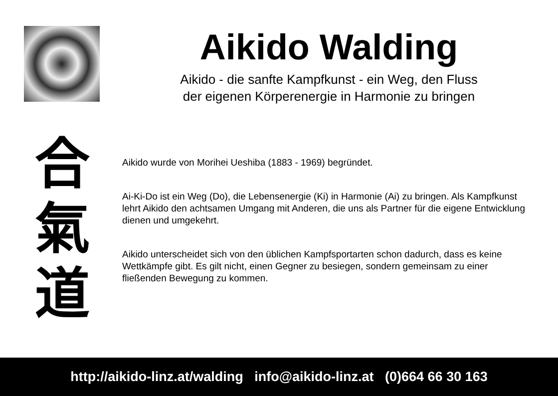Aikido Walding
Aikido - die sanfte Kampfkunst - ein Weg, den Fluss
der eigenen Körperenergie in Harmonie zu bringen
合
氣
道
Aikido wurde von Morihei Ueshiba (1883 - 1969) begründet.
Ai-Ki-Do ist ein Weg (Do), die Lebensenergie (Ki) in Harmonie (Ai) zu bringen. Als Kampfkunst lehrt Aikido den achtsamen Umgang mit Anderen, die uns als Partner für die eigene Entwicklung dienen und umgekehrt.
Aikido unterscheidet sich von den üblichen Kampfsportarten schon dadurch, dass es keine Wettkämpfe gibt. Es gilt nicht, einen Gegner zu besiegen, sondern gemeinsam zu einer fließenden Bewegung zu kommen.
http://aikido-linz.at/walding info@aikido-linz.at (0)664 66 30 163